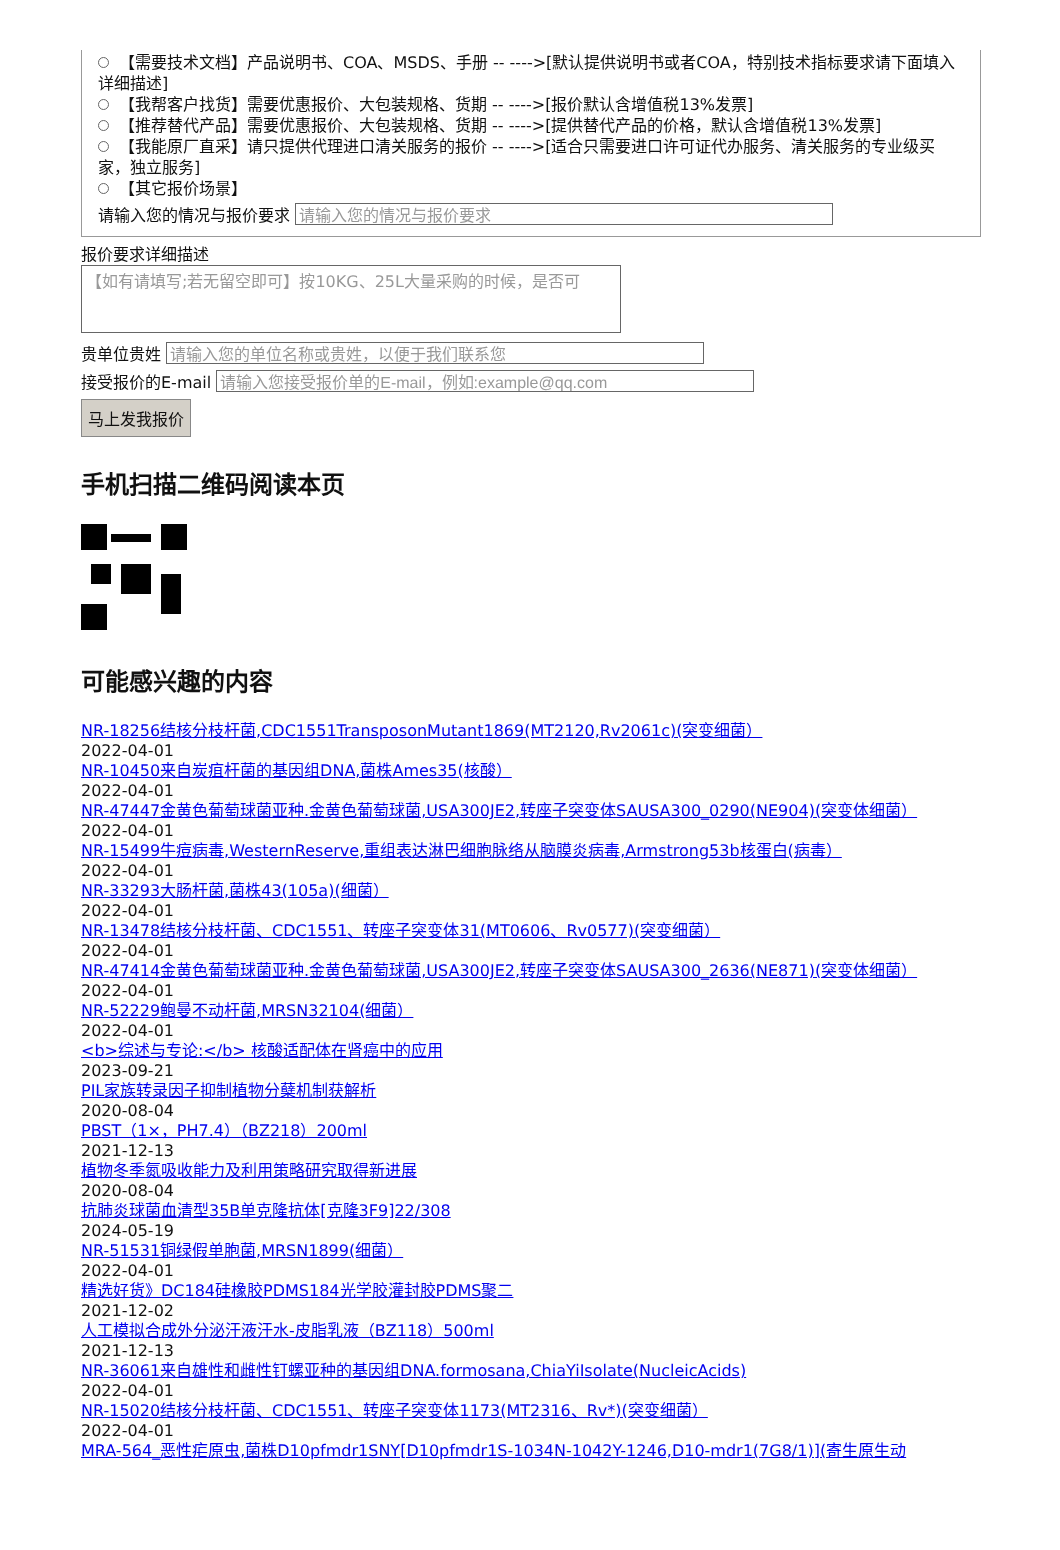【需要技术文档】产品说明书、COA、MSDS、手册 -- ---->[默认提供说明书或者COA，特别技术指标要求请下面填入详细描述]
【我帮客户找货】需要优惠报价、大包装规格、货期 -- ---->[报价默认含增值税13%发票]
【推荐替代产品】需要优惠报价、大包装规格、货期 -- ---->[提供替代产品的价格，默认含增值税13%发票]
【我能原厂直采】请只提供代理进口清关服务的报价 -- ---->[适合只需要进口许可证代办服务、清关服务的专业级买家，独立服务]
【其它报价场景】
请输入您的情况与报价要求
报价要求详细描述
【如有请填写;若无留空即可】按10KG、25L大量采购的时候，是否可
贵单位贵姓
接受报价的E-mail
马上发我报价
手机扫描二维码阅读本页
可能感兴趣的内容
NR-18256结核分枝杆菌,CDC1551TransposonMutant1869(MT2120,Rv2061c)(突变细菌）
2022-04-01
NR-10450来自炭疽杆菌的基因组DNA,菌株Ames35(核酸）
2022-04-01
NR-47447金黄色葡萄球菌亚种.金黄色葡萄球菌,USA300JE2,转座子突变体SAUSA300_0290(NE904)(突变体细菌）
2022-04-01
NR-15499牛痘病毒,WesternReserve,重组表达淋巴细胞脉络从脑膜炎病毒,Armstrong53b核蛋白(病毒）
2022-04-01
NR-33293大肠杆菌,菌株43(105a)(细菌）
2022-04-01
NR-13478结核分枝杆菌、CDC1551、转座子突变体31(MT0606、Rv0577)(突变细菌）
2022-04-01
NR-47414金黄色葡萄球菌亚种.金黄色葡萄球菌,USA300JE2,转座子突变体SAUSA300_2636(NE871)(突变体细菌）
2022-04-01
NR-52229鲍曼不动杆菌,MRSN32104(细菌）
2022-04-01
<b>综述与专论:</b> 核酸适配体在肾癌中的应用
2023-09-21
PIL家族转录因子抑制植物分蘖机制获解析
2020-08-04
PBST（1×，PH7.4）（BZ218）200ml
2021-12-13
植物冬季氮吸收能力及利用策略研究取得新进展
2020-08-04
抗肺炎球菌血清型35B单克隆抗体[克隆3F9]22/308
2024-05-19
NR-51531铜绿假单胞菌,MRSN1899(细菌）
2022-04-01
精选好货》DC184硅橡胶PDMS184光学胶灌封胶PDMS聚二
2021-12-02
人工模拟合成外分泌汗液汗水-皮脂乳液（BZ118）500ml
2021-12-13
NR-36061来自雄性和雌性钉螺亚种的基因组DNA.formosana,ChiaYiIsolate(NucleicAcids)
2022-04-01
NR-15020结核分枝杆菌、CDC1551、转座子突变体1173(MT2316、Rv*)(突变细菌）
2022-04-01
MRA-564_恶性疟原虫,菌株D10pfmdr1SNY[D10pfmdr1S-1034N-1042Y-1246,D10-mdr1(7G8/1)](寄生原生动